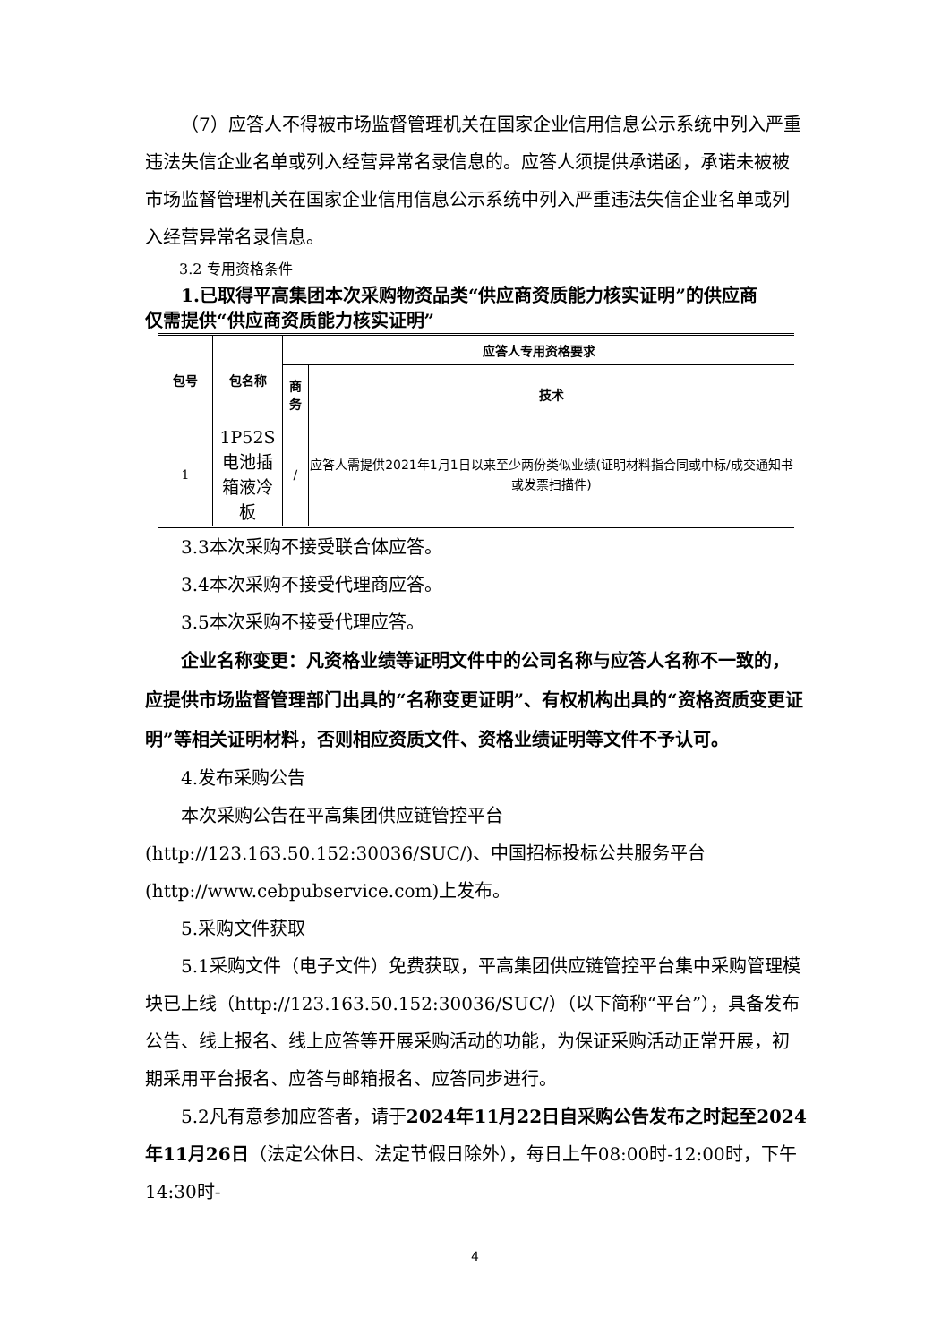（7）应答人不得被市场监督管理机关在国家企业信用信息公示系统中列入严重违法失信企业名单或列入经营异常名录信息的。应答人须提供承诺函，承诺未被被市场监督管理机关在国家企业信用信息公示系统中列入严重违法失信企业名单或列入经营异常名录信息。
3.2 专用资格条件
1.已取得平高集团本次采购物资品类“供应商资质能力核实证明”的供应商
仅需提供“供应商资质能力核实证明”
| 包号 | 包名称 | 应答人专用资格要求 | |
| --- | --- | --- | --- |
| | | 商务 | 技术 |
| 1 | 1P52S电池插箱液冷板 | / | 应答人需提供2021年1月1日以来至少两份类似业绩(证明材料指合同或中标/成交通知书或发票扫描件) |
3.3本次采购不接受联合体应答。
3.4本次采购不接受代理商应答。
3.5本次采购不接受代理应答。
企业名称变更：凡资格业绩等证明文件中的公司名称与应答人名称不一致的，应提供市场监督管理部门出具的“名称变更证明”、有权机构出具的“资格资质变更证明”等相关证明材料，否则相应资质文件、资格业绩证明等文件不予认可。
4.发布采购公告
本次采购公告在平高集团供应链管控平台(http://123.163.50.152:30036/SUC/)、中国招标投标公共服务平台(http://www.cebpubservice.com)上发布。
5.采购文件获取
5.1采购文件（电子文件）免费获取，平高集团供应链管控平台集中采购管理模块已上线（http://123.163.50.152:30036/SUC/）（以下简称“平台”），具备发布公告、线上报名、线上应答等开展采购活动的功能，为保证采购活动正常开展，初期采用平台报名、应答与邮箱报名、应答同步进行。
5.2凡有意参加应答者，请于2024年11月22日自采购公告发布之时起至2024年11月26日（法定公休日、法定节假日除外），每日上午08:00时-12:00时，下午14:30时-
4